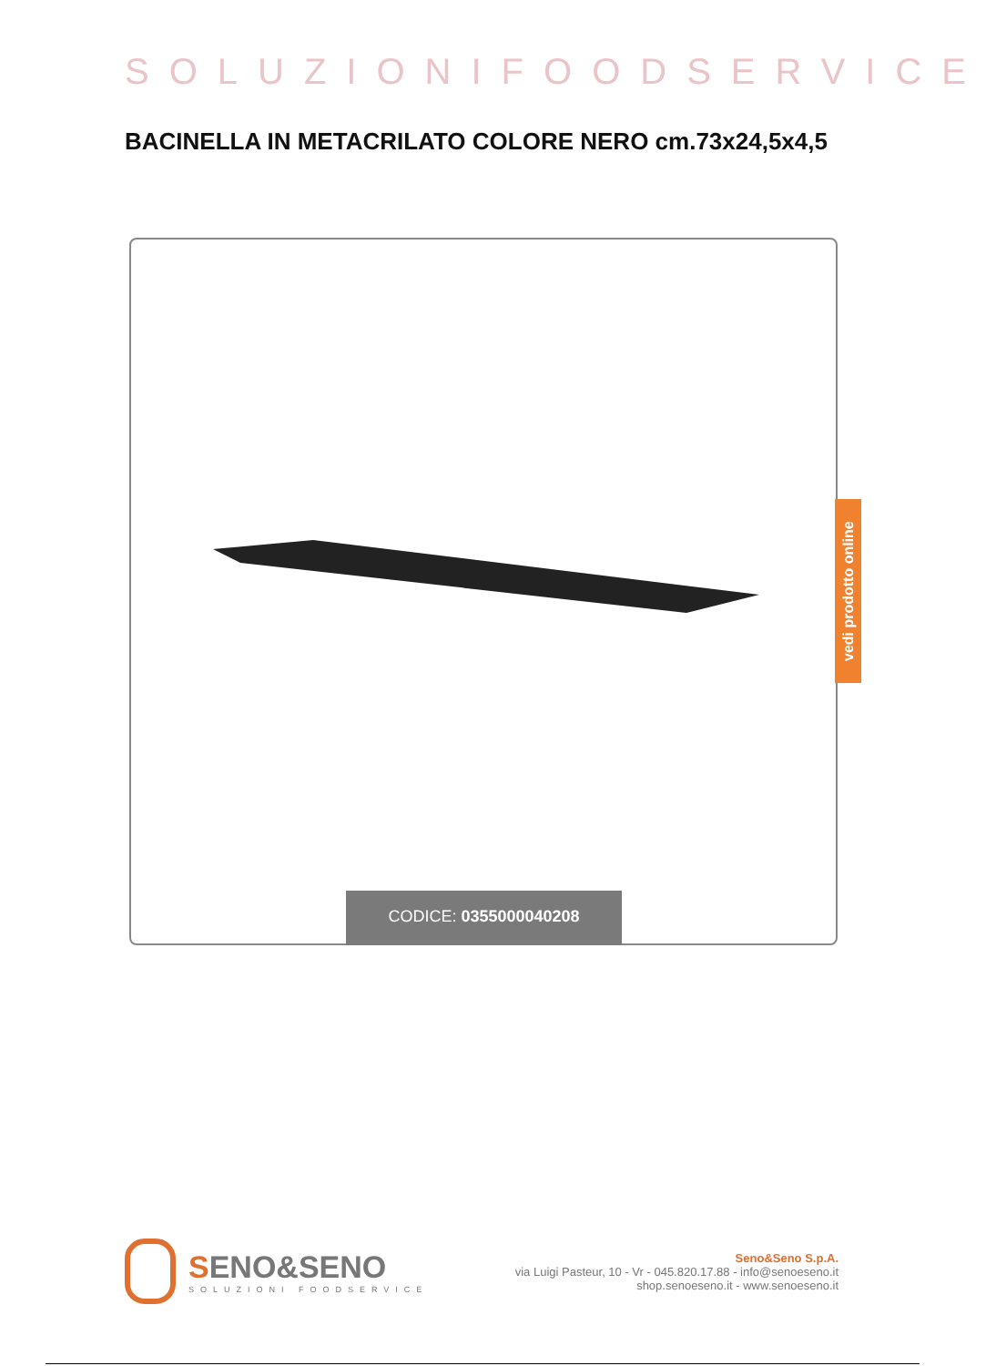SOLUZIONIFOODSERVICE
BACINELLA IN METACRILATO COLORE NERO cm.73x24,5x4,5
CODICE: 0355000040208
vedi prodotto online
SENO&SENO
SOLUZIONI FOODSERVICE
Seno&Seno S.p.A.
via Luigi Pasteur, 10 - Vr - 045.820.17.88 - info@senoeseno.it
shop.senoeseno.it - www.senoeseno.it